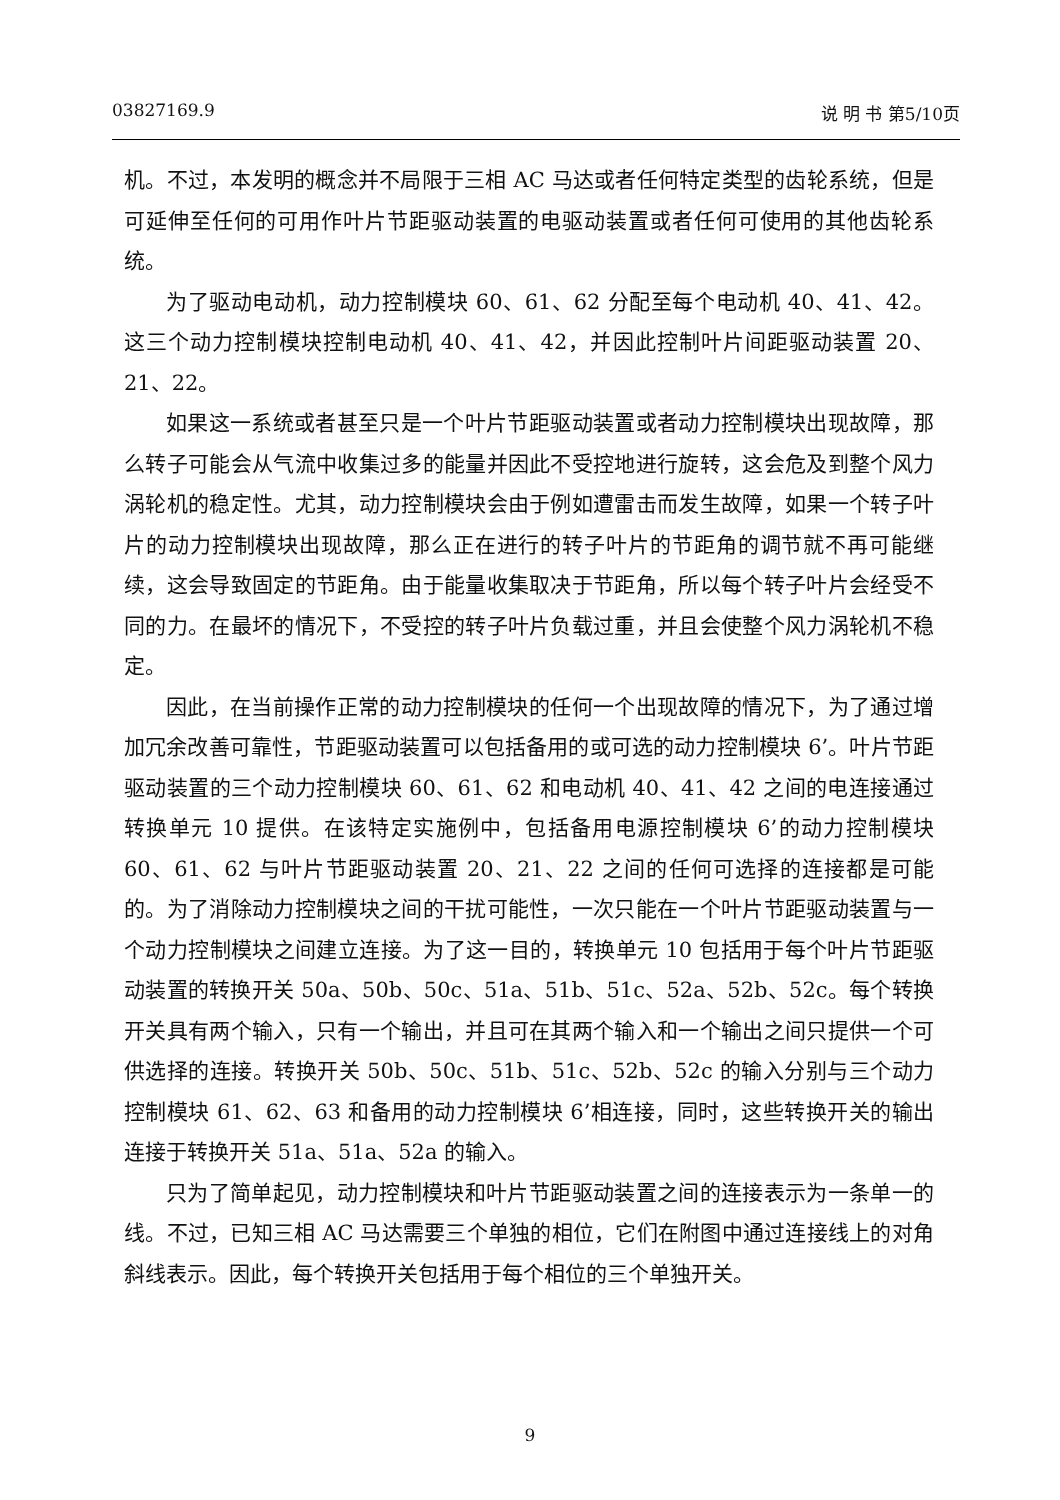03827169.9 说 明 书 第5/10页
机。不过，本发明的概念并不局限于三相 AC 马达或者任何特定类型的齿轮系统，但是可延伸至任何的可用作叶片节距驱动装置的电驱动装置或者任何可使用的其他齿轮系统。
为了驱动电动机，动力控制模块 60、61、62 分配至每个电动机 40、41、42。这三个动力控制模块控制电动机 40、41、42，并因此控制叶片间距驱动装置 20、21、22。
如果这一系统或者甚至只是一个叶片节距驱动装置或者动力控制模块出现故障，那么转子可能会从气流中收集过多的能量并因此不受控地进行旋转，这会危及到整个风力涡轮机的稳定性。尤其，动力控制模块会由于例如遭雷击而发生故障，如果一个转子叶片的动力控制模块出现故障，那么正在进行的转子叶片的节距角的调节就不再可能继续，这会导致固定的节距角。由于能量收集取决于节距角，所以每个转子叶片会经受不同的力。在最坏的情况下，不受控的转子叶片负载过重，并且会使整个风力涡轮机不稳定。
因此，在当前操作正常的动力控制模块的任何一个出现故障的情况下，为了通过增加冗余改善可靠性，节距驱动装置可以包括备用的或可选的动力控制模块 6’。叶片节距驱动装置的三个动力控制模块 60、61、62 和电动机 40、41、42 之间的电连接通过转换单元 10 提供。在该特定实施例中，包括备用电源控制模块 6’的动力控制模块 60、61、62 与叶片节距驱动装置 20、21、22 之间的任何可选择的连接都是可能的。为了消除动力控制模块之间的干扰可能性，一次只能在一个叶片节距驱动装置与一个动力控制模块之间建立连接。为了这一目的，转换单元 10 包括用于每个叶片节距驱动装置的转换开关 50a、50b、50c、51a、51b、51c、52a、52b、52c。每个转换开关具有两个输入，只有一个输出，并且可在其两个输入和一个输出之间只提供一个可供选择的连接。转换开关 50b、50c、51b、51c、52b、52c 的输入分别与三个动力控制模块 61、62、63 和备用的动力控制模块 6’相连接，同时，这些转换开关的输出连接于转换开关 51a、51a、52a 的输入。
只为了简单起见，动力控制模块和叶片节距驱动装置之间的连接表示为一条单一的线。不过，已知三相 AC 马达需要三个单独的相位，它们在附图中通过连接线上的对角斜线表示。因此，每个转换开关包括用于每个相位的三个单独开关。
9